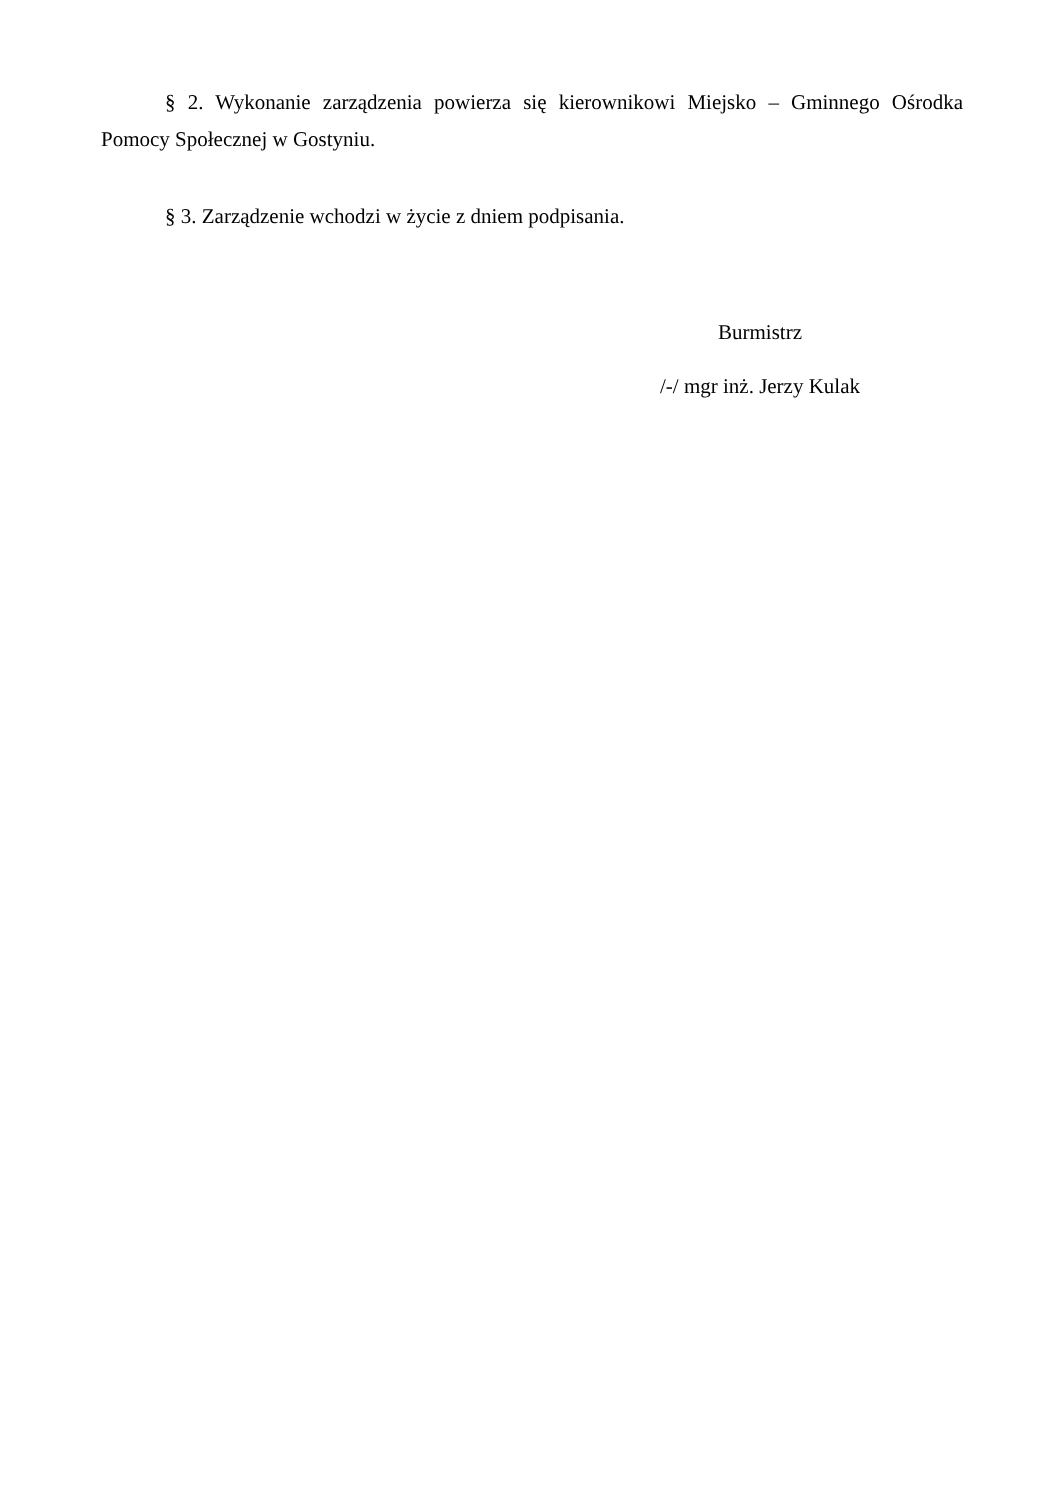§ 2. Wykonanie zarządzenia powierza się kierownikowi Miejsko – Gminnego Ośrodka Pomocy Społecznej w Gostyniu.
§ 3. Zarządzenie wchodzi w życie z dniem podpisania.
Burmistrz
/-/ mgr inż. Jerzy Kulak